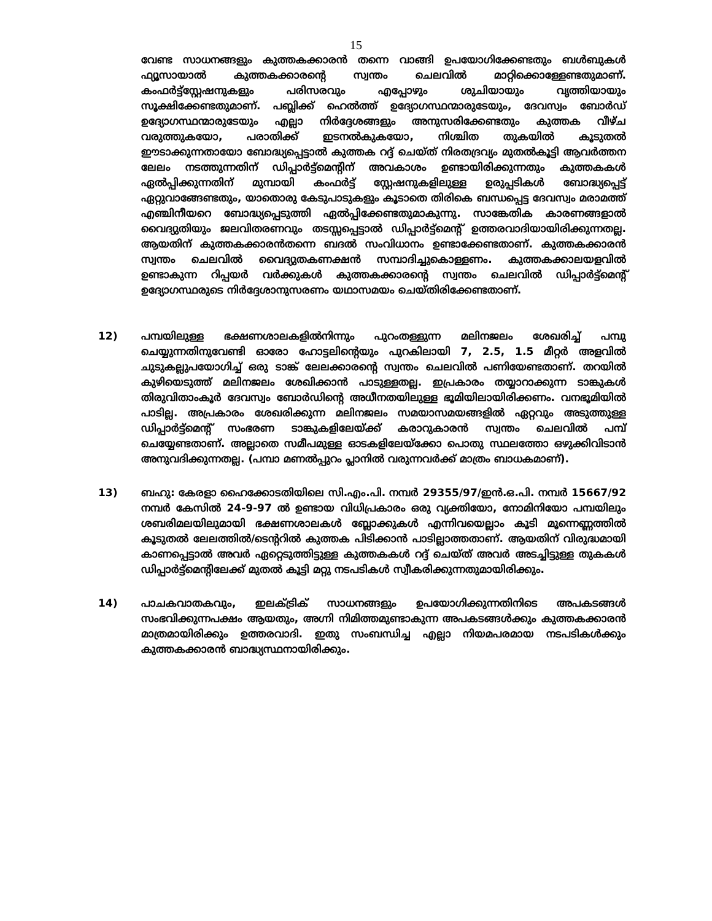15
വേണ്ട സാധനങ്ങളും കുത്തകക്കാരൻ തന്നെ വാങ്ങി ഉപയോഗിക്കേണ്ടതും ബൾബുകൾ ഫ്യൂസായാൽ കുത്തകക്കാരന്റെ സ്വന്തം ചെലവിൽ മാറ്റിക്കൊള്ളേണ്ടതുമാണ്. കംഫർട്ട്സ്റ്റേഷനുകളും പരിസരവും എപ്പോഴും ശുചിയായും വൃത്തിയായും സൂക്ഷിക്കേണ്ടതുമാണ്. പബ്ലിക്ക് ഹെൽത്ത് ഉദ്യോഗസ്ഥന്മാരുടേയും, ദേവസ്വം ബോർഡ് ഉദ്യോഗസ്ഥന്മാരുടേയും എല്ലാ നിർദ്ദേശങ്ങളും അനുസരിക്കേണ്ടതും കുത്തക വീഴ്ച വരുത്തുകയോ, പരാതിക്ക് ഇടനൽകുകയോ, നിശ്ചിത തുകയിൽ കൂടുതൽ ഈടാക്കുന്നതായോ ബോദ്ധ്യപ്പെട്ടാൽ കുത്തക റദ്ദ് ചെയ്ത് നിരതദ്രവ്യം മുതൽകൂട്ടി ആവർത്തന ലേലം നടത്തുന്നതിന് ഡിപ്പാർട്ട്മെന്റിന് അവകാശം ഉണ്ടായിരിക്കുന്നതും കുത്തകകൾ ഏൽപ്പിക്കുന്നതിന് മുമ്പായി കംഫർട്ട് സ്റ്റേഷനുകളിലുള്ള ഉരുപ്പടികൾ ബോദ്ധ്യപ്പെട്ട് ഏറ്റുവാങ്ങേണ്ടതും, യാതൊരു കേടുപാടുകളും കൂടാതെ തിരികെ ബന്ധപ്പെട്ട ദേവസ്വം മരാമത്ത് എഞ്ചിനീയറെ ബോദ്ധ്യപ്പെടുത്തി ഏൽപ്പിക്കേണ്ടതുമാകുന്നു. സാങ്കേതിക കാരണങ്ങളാൽ വൈദ്യുതിയും ജലവിതരണവും തടസ്സപ്പെട്ടാൽ ഡിപ്പാർട്ട്മെന്റ് ഉത്തരവാദിയായിരിക്കുന്നതല്ല. ആയതിന് കുത്തകക്കാരൻതന്നെ ബദൽ സംവിധാനം ഉണ്ടാക്കേണ്ടതാണ്. കുത്തകക്കാരൻ സ്വന്തം ചെലവിൽ വൈദ്യുതകണക്ഷൻ സമ്പാദിച്ചുകൊള്ളണം. കുത്തകക്കാലയളവിൽ ഉണ്ടാകുന്ന റിപ്പയർ വർക്കുകൾ കുത്തകക്കാരന്റെ സ്വന്തം ചെലവിൽ ഡിപ്പാർട്ട്മെന്റ് ഉദ്യോഗസ്ഥരുടെ നിർദ്ദേശാനുസരണം യഥാസമയം ചെയ്തിരിക്കേണ്ടതാണ്.
12) പമ്പയിലുള്ള ഭക്ഷണശാലകളിൽനിന്നും പുറംതള്ളുന്ന മലിനജലം ശേഖരിച്ച് പമ്പു ചെയ്യുന്നതിനുവേണ്ടി ഓരോ ഹോട്ടലിന്റെയും പുറകിലായി 7, 2.5, 1.5 മീറ്റർ അളവിൽ ചുടുകല്ലുപയോഗിച്ച് ഒരു ടാങ്ക് ലേലക്കാരന്റെ സ്വന്തം ചെലവിൽ പണിയേണ്ടതാണ്. തറയിൽ കുഴിയെടുത്ത് മലിനജലം ശേഖിക്കാൻ പാടുള്ളതല്ല. ഇപ്രകാരം തയ്യാറാക്കുന്ന ടാങ്കുകൾ തിരുവിതാംകൂർ ദേവസ്വം ബോർഡിന്റെ അധീനതയിലുള്ള ഭൂമിയിലായിരിക്കണം. വനഭൂമിയിൽ പാടില്ല. അപ്രകാരം ശേഖരിക്കുന്ന മലിനജലം സമയാസമയങ്ങളിൽ ഏറ്റവും അടുത്തുള്ള ഡിപ്പാർട്ട്മെന്റ് സംഭരണ ടാങ്കുകളിലേയ്ക്ക് കരാറുകാരൻ സ്വന്തം ചെലവിൽ പമ്പ് ചെയ്യേണ്ടതാണ്. അല്ലാതെ സമീപമുള്ള ഓടകളിലേയ്ക്കോ പൊതു സ്ഥലത്തോ ഒഴുക്കിവിടാൻ അനുവദിക്കുന്നതല്ല. (പമ്പാ മണൽപ്പുറം പ്ലാനിൽ വരുന്നവർക്ക് മാത്രം ബാധകമാണ്).
13) ബഹു: കേരളാ ഹൈക്കോടതിയിലെ സി.എം.പി. നമ്പർ 29355/97/ഇൻ.ഒ.പി. നമ്പർ 15667/92 നമ്പർ കേസിൽ 24-9-97 ൽ ഉണ്ടായ വിധിപ്രകാരം ഒരു വ്യക്തിയോ, നോമിനിയോ പമ്പയിലും ശബരിമലയിലുമായി ഭക്ഷണശാലകൾ ബ്ലോക്കുകൾ എന്നിവയെല്ലാം കൂടി മൂന്നെണ്ണത്തിൽ കൂടുതൽ ലേലത്തിൽ/ടെന്ററിൽ കുത്തക പിടിക്കാൻ പാടില്ലാത്തതാണ്. ആയതിന് വിരുദ്ധമായി കാണപ്പെട്ടാൽ അവർ ഏറ്റെടുത്തിട്ടുള്ള കുത്തകകൾ റദ്ദ് ചെയ്ത് അവർ അടച്ചിട്ടുള്ള തുകകൾ ഡിപ്പാർട്ട്മെന്റിലേക്ക് മുതൽ കൂട്ടി മറ്റു നടപടികൾ സ്വീകരിക്കുന്നതുമായിരിക്കും.
14) പാചകവാതകവും, ഇലക്ട്രിക് സാധനങ്ങളും ഉപയോഗിക്കുന്നതിനിടെ അപകടങ്ങൾ സംഭവിക്കുന്നപക്ഷം ആയതും, അഗ്നി നിമിത്തമുണ്ടാകുന്ന അപകടങ്ങൾക്കും കുത്തകക്കാരൻ മാത്രമായിരിക്കും ഉത്തരവാദി. ഇതു സംബന്ധിച്ച എല്ലാ നിയമപരമായ നടപടികൾക്കും കുത്തകക്കാരൻ ബാദ്ധ്യസ്ഥനായിരിക്കും.